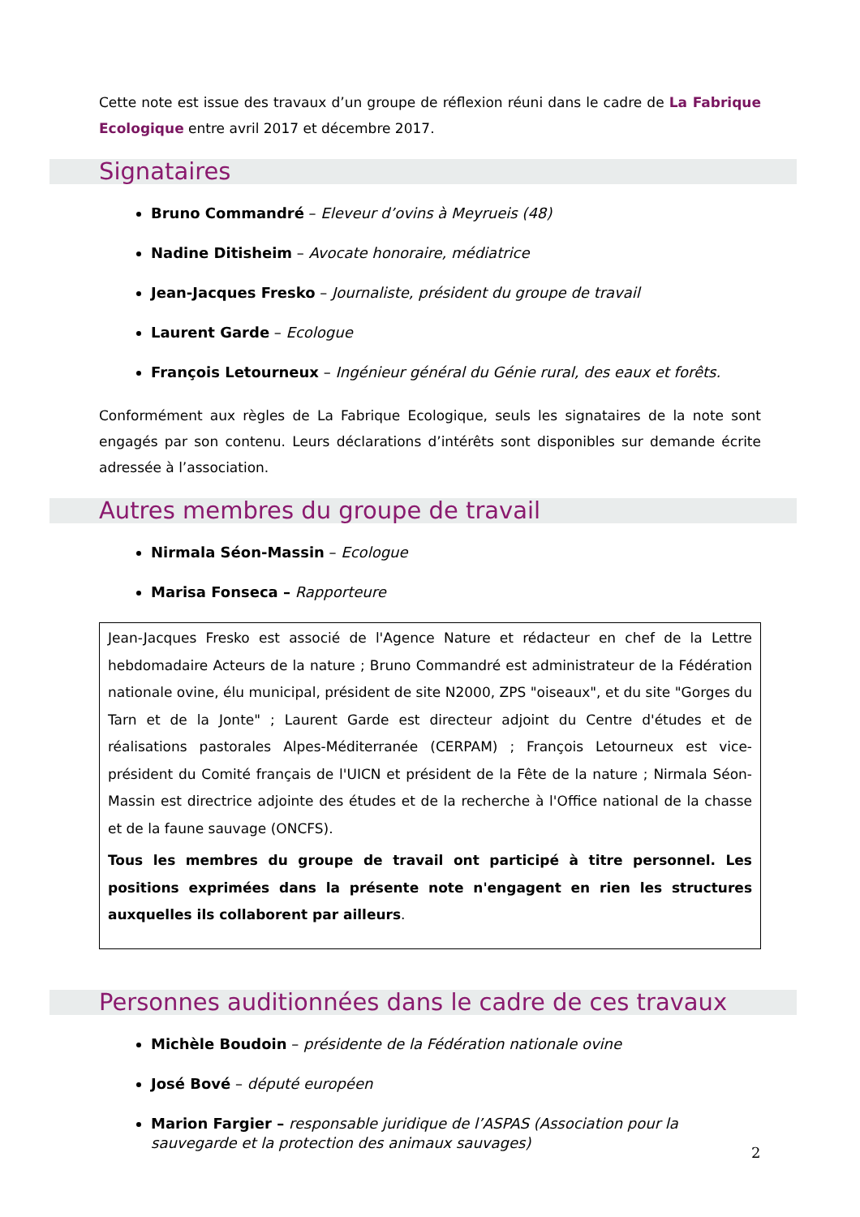Cette note est issue des travaux d’un groupe de réflexion réuni dans le cadre de La Fabrique Ecologique entre avril 2017 et décembre 2017.
Signataires
Bruno Commandré – Eleveur d’ovins à Meyrueis (48)
Nadine Ditisheim – Avocate honoraire, médiatrice
Jean-Jacques Fresko – Journaliste, président du groupe de travail
Laurent Garde – Ecologue
François Letourneux – Ingénieur général du Génie rural, des eaux et forêts.
Conformément aux règles de La Fabrique Ecologique, seuls les signataires de la note sont engagés par son contenu. Leurs déclarations d’intérêts sont disponibles sur demande écrite adressée à l’association.
Autres membres du groupe de travail
Nirmala Séon-Massin – Ecologue
Marisa Fonseca – Rapporteure
Jean-Jacques Fresko est associé de l'Agence Nature et rédacteur en chef de la Lettre hebdomadaire Acteurs de la nature ; Bruno Commandré est administrateur de la Fédération nationale ovine, élu municipal, président de site N2000, ZPS "oiseaux", et du site "Gorges du Tarn et de la Jonte" ; Laurent Garde est directeur adjoint du Centre d'études et de réalisations pastorales Alpes-Méditerranée (CERPAM) ; François Letourneux est vice-président du Comité français de l'UICN et président de la Fête de la nature ; Nirmala Séon-Massin est directrice adjointe des études et de la recherche à l'Office national de la chasse et de la faune sauvage (ONCFS).
Tous les membres du groupe de travail ont participé à titre personnel. Les positions exprimées dans la présente note n'engagent en rien les structures auxquelles ils collaborent par ailleurs.
Personnes auditionnées dans le cadre de ces travaux
Michèle Boudoin – présidente de la Fédération nationale ovine
José Bové – député européen
Marion Fargier – responsable juridique de l’ASPAS (Association pour la sauvegarde et la protection des animaux sauvages)
2